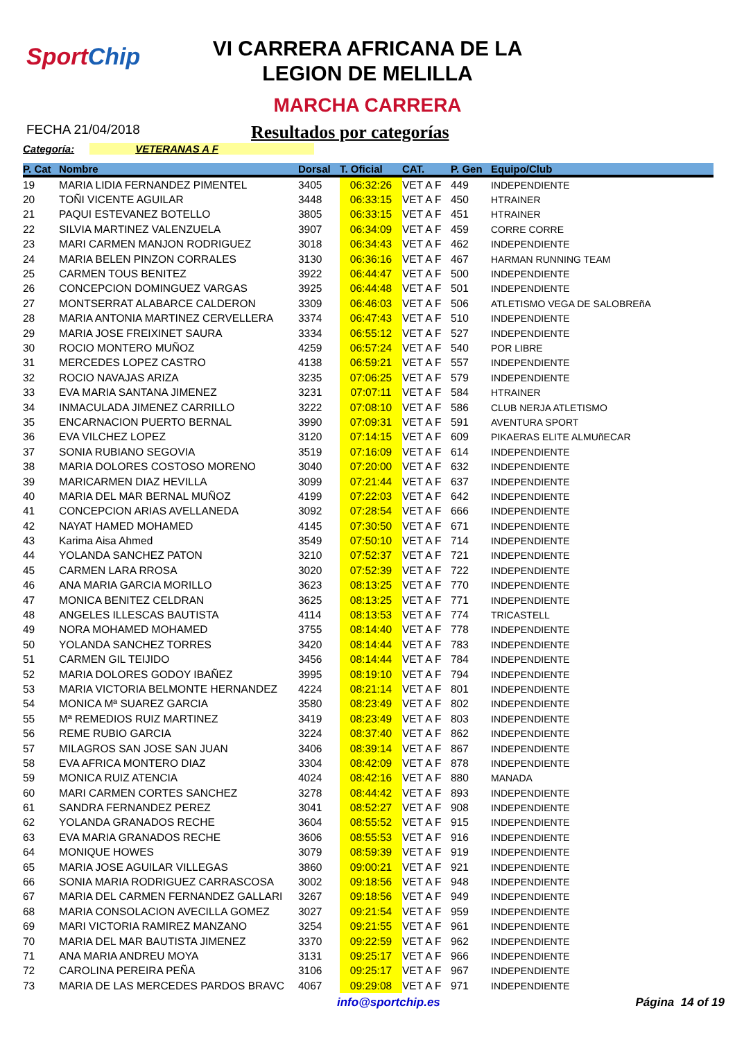SportChip
VI CARRERA AFRICANA DE LA
LEGION DE MELILLA
MARCHA CARRERA
FECHA 21/04/2018
Resultados por categorías
Categoría: VETERANAS A F
| P. Cat | Nombre | Dorsal | T. Oficial | CAT. | P. Gen | Equipo/Club |
| --- | --- | --- | --- | --- | --- | --- |
| 19 | MARIA LIDIA FERNANDEZ PIMENTEL | 3405 | 06:32:26 | VET A F | 449 | INDEPENDIENTE |
| 20 | TOÑI VICENTE AGUILAR | 3448 | 06:33:15 | VET A F | 450 | HTRAINER |
| 21 | PAQUI ESTEVANEZ BOTELLO | 3805 | 06:33:15 | VET A F | 451 | HTRAINER |
| 22 | SILVIA MARTINEZ VALENZUELA | 3907 | 06:34:09 | VET A F | 459 | CORRE CORRE |
| 23 | MARI CARMEN MANJON RODRIGUEZ | 3018 | 06:34:43 | VET A F | 462 | INDEPENDIENTE |
| 24 | MARIA BELEN PINZON CORRALES | 3130 | 06:36:16 | VET A F | 467 | HARMAN RUNNING TEAM |
| 25 | CARMEN TOUS BENITEZ | 3922 | 06:44:47 | VET A F | 500 | INDEPENDIENTE |
| 26 | CONCEPCION DOMINGUEZ VARGAS | 3925 | 06:44:48 | VET A F | 501 | INDEPENDIENTE |
| 27 | MONTSERRAT ALABARCE CALDERON | 3309 | 06:46:03 | VET A F | 506 | ATLETISMO VEGA DE SALOBREñA |
| 28 | MARIA ANTONIA MARTINEZ CERVELLERA | 3374 | 06:47:43 | VET A F | 510 | INDEPENDIENTE |
| 29 | MARIA JOSE FREIXINET SAURA | 3334 | 06:55:12 | VET A F | 527 | INDEPENDIENTE |
| 30 | ROCIO MONTERO MUÑOZ | 4259 | 06:57:24 | VET A F | 540 | POR LIBRE |
| 31 | MERCEDES LOPEZ CASTRO | 4138 | 06:59:21 | VET A F | 557 | INDEPENDIENTE |
| 32 | ROCIO NAVAJAS ARIZA | 3235 | 07:06:25 | VET A F | 579 | INDEPENDIENTE |
| 33 | EVA MARIA SANTANA JIMENEZ | 3231 | 07:07:11 | VET A F | 584 | HTRAINER |
| 34 | INMACULADA JIMENEZ CARRILLO | 3222 | 07:08:10 | VET A F | 586 | CLUB NERJA ATLETISMO |
| 35 | ENCARNACION PUERTO BERNAL | 3990 | 07:09:31 | VET A F | 591 | AVENTURA SPORT |
| 36 | EVA VILCHEZ LOPEZ | 3120 | 07:14:15 | VET A F | 609 | PIKAERAS ELITE ALMUñECAR |
| 37 | SONIA RUBIANO SEGOVIA | 3519 | 07:16:09 | VET A F | 614 | INDEPENDIENTE |
| 38 | MARIA DOLORES COSTOSO MORENO | 3040 | 07:20:00 | VET A F | 632 | INDEPENDIENTE |
| 39 | MARICARMEN DIAZ HEVILLA | 3099 | 07:21:44 | VET A F | 637 | INDEPENDIENTE |
| 40 | MARIA DEL MAR BERNAL MUÑOZ | 4199 | 07:22:03 | VET A F | 642 | INDEPENDIENTE |
| 41 | CONCEPCION ARIAS AVELLANEDA | 3092 | 07:28:54 | VET A F | 666 | INDEPENDIENTE |
| 42 | NAYAT HAMED MOHAMED | 4145 | 07:30:50 | VET A F | 671 | INDEPENDIENTE |
| 43 | Karima Aisa Ahmed | 3549 | 07:50:10 | VET A F | 714 | INDEPENDIENTE |
| 44 | YOLANDA SANCHEZ PATON | 3210 | 07:52:37 | VET A F | 721 | INDEPENDIENTE |
| 45 | CARMEN LARA RROSA | 3020 | 07:52:39 | VET A F | 722 | INDEPENDIENTE |
| 46 | ANA MARIA GARCIA MORILLO | 3623 | 08:13:25 | VET A F | 770 | INDEPENDIENTE |
| 47 | MONICA BENITEZ CELDRAN | 3625 | 08:13:25 | VET A F | 771 | INDEPENDIENTE |
| 48 | ANGELES ILLESCAS BAUTISTA | 4114 | 08:13:53 | VET A F | 774 | TRICASTELL |
| 49 | NORA MOHAMED MOHAMED | 3755 | 08:14:40 | VET A F | 778 | INDEPENDIENTE |
| 50 | YOLANDA SANCHEZ TORRES | 3420 | 08:14:44 | VET A F | 783 | INDEPENDIENTE |
| 51 | CARMEN GIL TEIJIDO | 3456 | 08:14:44 | VET A F | 784 | INDEPENDIENTE |
| 52 | MARIA DOLORES GODOY IBAÑEZ | 3995 | 08:19:10 | VET A F | 794 | INDEPENDIENTE |
| 53 | MARIA VICTORIA BELMONTE HERNANDEZ | 4224 | 08:21:14 | VET A F | 801 | INDEPENDIENTE |
| 54 | MONICA Mª SUAREZ GARCIA | 3580 | 08:23:49 | VET A F | 802 | INDEPENDIENTE |
| 55 | Mª REMEDIOS RUIZ MARTINEZ | 3419 | 08:23:49 | VET A F | 803 | INDEPENDIENTE |
| 56 | REME RUBIO GARCIA | 3224 | 08:37:40 | VET A F | 862 | INDEPENDIENTE |
| 57 | MILAGROS SAN JOSE SAN JUAN | 3406 | 08:39:14 | VET A F | 867 | INDEPENDIENTE |
| 58 | EVA AFRICA MONTERO DIAZ | 3304 | 08:42:09 | VET A F | 878 | INDEPENDIENTE |
| 59 | MONICA RUIZ ATENCIA | 4024 | 08:42:16 | VET A F | 880 | MANADA |
| 60 | MARI CARMEN CORTES SANCHEZ | 3278 | 08:44:42 | VET A F | 893 | INDEPENDIENTE |
| 61 | SANDRA FERNANDEZ PEREZ | 3041 | 08:52:27 | VET A F | 908 | INDEPENDIENTE |
| 62 | YOLANDA GRANADOS RECHE | 3604 | 08:55:52 | VET A F | 915 | INDEPENDIENTE |
| 63 | EVA MARIA GRANADOS RECHE | 3606 | 08:55:53 | VET A F | 916 | INDEPENDIENTE |
| 64 | MONIQUE HOWES | 3079 | 08:59:39 | VET A F | 919 | INDEPENDIENTE |
| 65 | MARIA JOSE AGUILAR VILLEGAS | 3860 | 09:00:21 | VET A F | 921 | INDEPENDIENTE |
| 66 | SONIA MARIA RODRIGUEZ CARRASCOSA | 3002 | 09:18:56 | VET A F | 948 | INDEPENDIENTE |
| 67 | MARIA DEL CARMEN FERNANDEZ GALLARI | 3267 | 09:18:56 | VET A F | 949 | INDEPENDIENTE |
| 68 | MARIA CONSOLACION AVECILLA GOMEZ | 3027 | 09:21:54 | VET A F | 959 | INDEPENDIENTE |
| 69 | MARI VICTORIA RAMIREZ MANZANO | 3254 | 09:21:55 | VET A F | 961 | INDEPENDIENTE |
| 70 | MARIA DEL MAR BAUTISTA JIMENEZ | 3370 | 09:22:59 | VET A F | 962 | INDEPENDIENTE |
| 71 | ANA MARIA ANDREU MOYA | 3131 | 09:25:17 | VET A F | 966 | INDEPENDIENTE |
| 72 | CAROLINA PEREIRA PEÑA | 3106 | 09:25:17 | VET A F | 967 | INDEPENDIENTE |
| 73 | MARIA DE LAS MERCEDES PARDOS BRAVC | 4067 | 09:29:08 | VET A F | 971 | INDEPENDIENTE |
info@sportchip.es Página 14 of 19